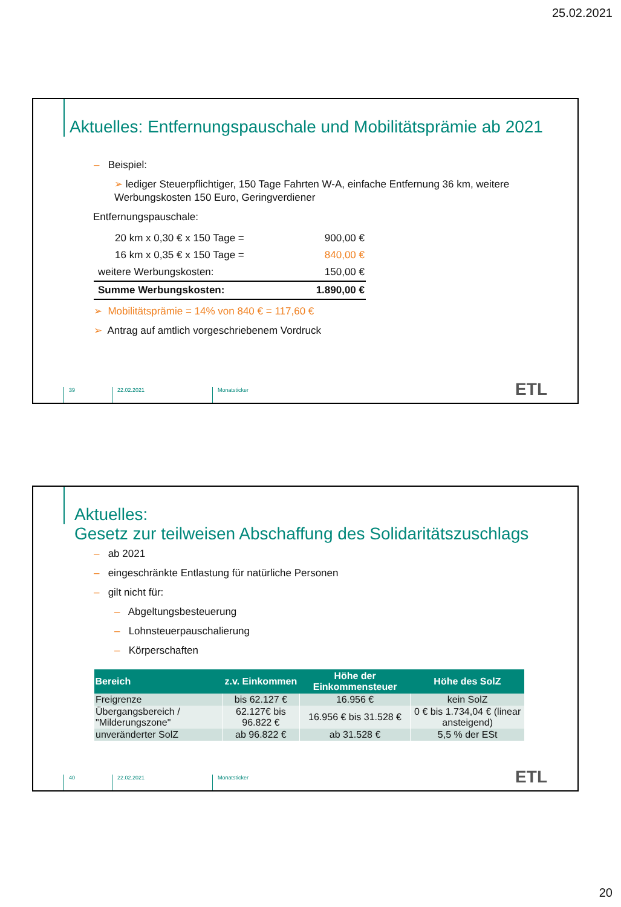25.02.2021
Aktuelles: Entfernungspauschale und Mobilitätsprämie ab 2021
– Beispiel:
➢ lediger Steuerpflichtiger, 150 Tage Fahrten W-A, einfache Entfernung 36 km, weitere Werbungskosten 150 Euro, Geringverdiener
Entfernungspauschale:
| 20 km x 0,30 € x 150 Tage = | 900,00 € |
| 16 km x 0,35 € x 150 Tage = | 840,00 € |
| weitere Werbungskosten: | 150,00 € |
| Summe Werbungskosten: | 1.890,00 € |
➢ Mobilitätsprämie = 14% von 840 € = 117,60 €
➢ Antrag auf amtlich vorgeschriebenem Vordruck
39 22.02.2021 Monatsticker ETL
Aktuelles:
Gesetz zur teilweisen Abschaffung des Solidaritätszuschlags
– ab 2021
– eingeschränkte Entlastung für natürliche Personen
– gilt nicht für:
– Abgeltungsbesteuerung
– Lohnsteuerpauschalierung
– Körperschaften
| Bereich | z.v. Einkommen | Höhe der Einkommensteuer | Höhe des SolZ |
| --- | --- | --- | --- |
| Freigrenze | bis 62.127 € | 16.956 € | kein SolZ |
| Übergangsbereich / "Milderungszone" | 62.127€ bis 96.822 € | 16.956 € bis 31.528 € | 0 € bis 1.734,04 € (linear ansteigend) |
| unveränderter SolZ | ab 96.822 € | ab 31.528 € | 5,5 % der ESt |
40 22.02.2021 Monatsticker ETL
20